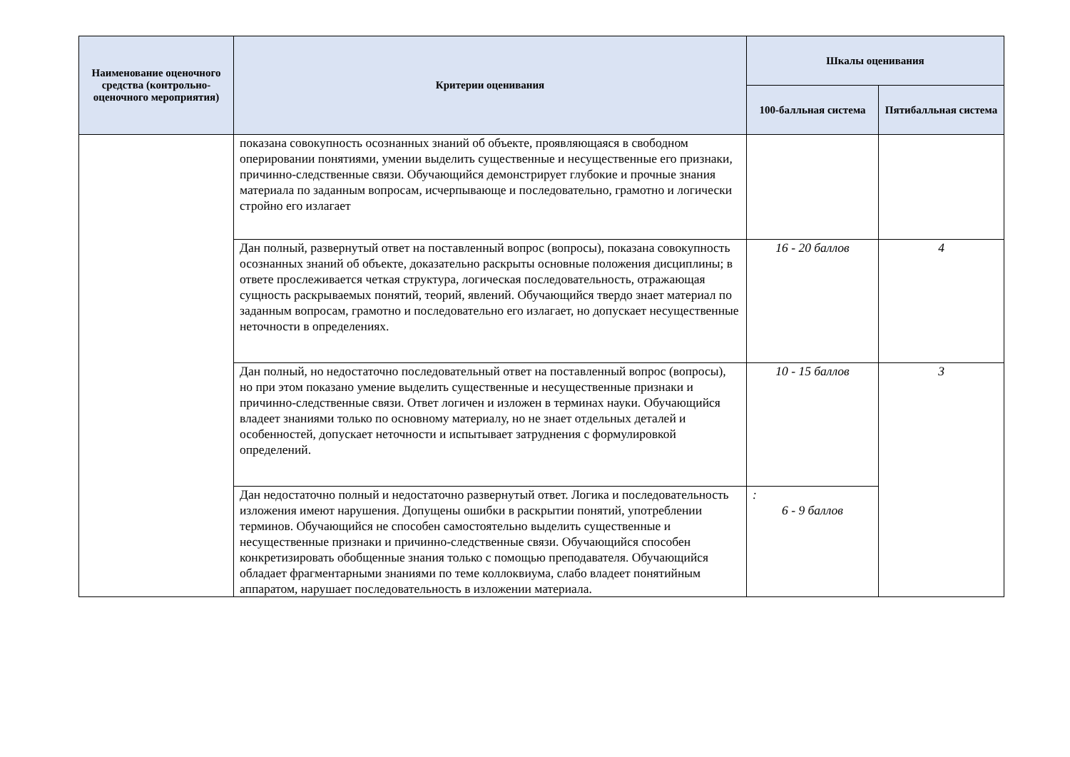| Наименование оценочного средства (контрольно-оценочного мероприятия) | Критерии оценивания | Шкалы оценивания | |
| --- | --- | --- | --- |
| | | 100-балльная система | Пятибалльная система |
| | показана совокупность осознанных знаний об объекте, проявляющаяся в свободном оперировании понятиями, умении выделить существенные и несущественные его признаки, причинно-следственные связи. Обучающийся демонстрирует глубокие и прочные знания материала по заданным вопросам, исчерпывающе и последовательно, грамотно и логически стройно его излагает | | |
| | Дан полный, развернутый ответ на поставленный вопрос (вопросы), показана совокупность осознанных знаний об объекте, доказательно раскрыты основные положения дисциплины; в ответе прослеживается четкая структура, логическая последовательность, отражающая сущность раскрываемых понятий, теорий, явлений. Обучающийся твердо знает материал по заданным вопросам, грамотно и последовательно его излагает, но допускает несущественные неточности в определениях. | 16 - 20 баллов | 4 |
| | Дан полный, но недостаточно последовательный ответ на поставленный вопрос (вопросы), но при этом показано умение выделить существенные и несущественные признаки и причинно-следственные связи. Ответ логичен и изложен в терминах науки. Обучающийся владеет знаниями только по основному материалу, но не знает отдельных деталей и особенностей, допускает неточности и испытывает затруднения с формулировкой определений. | 10 - 15 баллов | 3 |
| | Дан недостаточно полный и недостаточно развернутый ответ. Логика и последовательность изложения имеют нарушения. Допущены ошибки в раскрытии понятий, употреблении терминов. Обучающийся не способен самостоятельно выделить существенные и несущественные признаки и причинно-следственные связи. Обучающийся способен конкретизировать обобщенные знания только с помощью преподавателя. Обучающийся обладает фрагментарными знаниями по теме коллоквиума, слабо владеет понятийным аппаратом, нарушает последовательность в изложении материала. | : 6 - 9 баллов | |